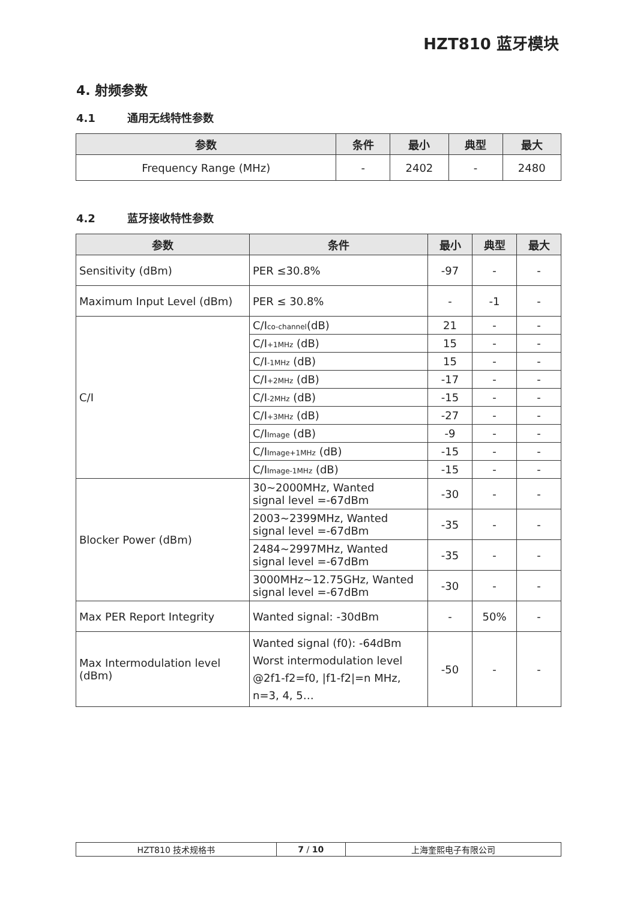HZT810 蓝牙模块
4. 射频参数
4.1 通用无线特性参数
| 参数 | 条件 | 最小 | 典型 | 最大 |
| --- | --- | --- | --- | --- |
| Frequency Range (MHz) | - | 2402 | - | 2480 |
4.2 蓝牙接收特性参数
| 参数 | 条件 | 最小 | 典型 | 最大 |
| --- | --- | --- | --- | --- |
| Sensitivity (dBm) | PER ≤30.8% | -97 | - | - |
| Maximum Input Level (dBm) | PER ≤ 30.8% | - | -1 | - |
| C/I | C/I<sub>co-channel</sub>(dB) | 21 | - | - |
| | C/I<sub>+1MHz</sub> (dB) | 15 | - | - |
| | C/I<sub>-1MHz</sub> (dB) | 15 | - | - |
| | C/I<sub>+2MHz</sub> (dB) | -17 | - | - |
| | C/I<sub>-2MHz</sub> (dB) | -15 | - | - |
| | C/I<sub>+3MHz</sub> (dB) | -27 | - | - |
| | C/I<sub>Image</sub> (dB) | -9 | - | - |
| | C/I<sub>Image+1MHz</sub> (dB) | -15 | - | - |
| | C/I<sub>Image-1MHz</sub> (dB) | -15 | - | - |
| Blocker Power (dBm) | 30~2000MHz, Wanted signal level =-67dBm | -30 | - | - |
| | 2003~2399MHz, Wanted signal level =-67dBm | -35 | - | - |
| | 2484~2997MHz, Wanted signal level =-67dBm | -35 | - | - |
| | 3000MHz~12.75GHz, Wanted signal level =-67dBm | -30 | - | - |
| Max PER Report Integrity | Wanted signal: -30dBm | - | 50% | - |
| Max Intermodulation level (dBm) | Wanted signal (f0): -64dBm Worst intermodulation level @2f1-f2=f0, /f1-f2/=n MHz, n=3, 4, 5… | -50 | - | - |
| HZT810 技术规格书 | 7 / 10 | 上海奎熙电子有限公司 |